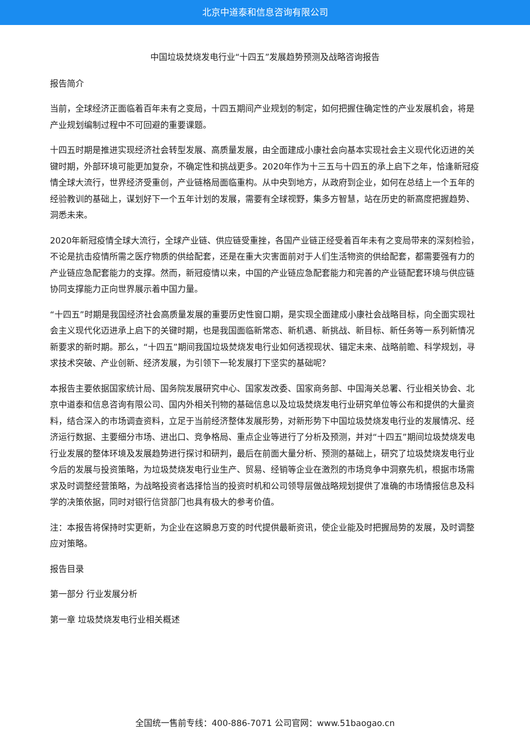北京中道泰和信息咨询有限公司
中国垃圾焚烧发电行业“十四五”发展趋势预测及战略咨询报告
报告简介
当前，全球经济正面临着百年未有之变局，十四五期间产业规划的制定，如何把握住确定性的产业发展机会，将是产业规划编制过程中不可回避的重要课题。
十四五时期是推进实现经济社会转型发展、高质量发展，由全面建成小康社会向基本实现社会主义现代化迈进的关键时期，外部环境可能更加复杂，不确定性和挑战更多。2020年作为十三五与十四五的承上启下之年，恰逢新冠疫情全球大流行，世界经济受重创，产业链格局面临重构。从中央到地方，从政府到企业，如何在总结上一个五年的经验教训的基础上，谋划好下一个五年计划的发展，需要有全球视野，集多方智慧，站在历史的新高度把握趋势、洞悉未来。
2020年新冠疫情全球大流行，全球产业链、供应链受重挫，各国产业链正经受着百年未有之变局带来的深刻检验，不论是抗击疫情所需之医疗物质的供给配套，还是在重大灾害面前对于人们生活物资的供给配套，都需要强有力的产业链应急配套能力的支撑。然而，新冠疫情以来，中国的产业链应急配套能力和完善的产业链配套环境与供应链协同支撑能力正向世界展示着中国力量。
“十四五”时期是我国经济社会高质量发展的重要历史性窗口期，是实现全面建成小康社会战略目标，向全面实现社会主义现代化迈进承上启下的关键时期，也是我国面临新常态、新机遇、新挑战、新目标、新任务等一系列新情况新要求的新时期。那么，“十四五”期间我国垃圾焚烧发电行业如何透视现状、锚定未来、战略前瞻、科学规划，寻求技术突破、产业创新、经济发展，为引领下一轮发展打下坚实的基础呢？
本报告主要依据国家统计局、国务院发展研究中心、国家发改委、国家商务部、中国海关总署、行业相关协会、北京中道泰和信息咨询有限公司、国内外相关刊物的基础信息以及垃圾焚烧发电行业研究单位等公布和提供的大量资料，结合深入的市场调查资料，立足于当前经济整体发展形势，对新形势下中国垃圾焚烧发电行业的发展情况、经济运行数据、主要细分市场、进出口、竞争格局、重点企业等进行了分析及预测，并对“十四五”期间垃圾焚烧发电行业发展的整体环境及发展趋势进行探讨和研判，最后在前面大量分析、预测的基础上，研究了垃圾焚烧发电行业今后的发展与投资策略，为垃圾焚烧发电行业生产、贸易、经销等企业在激烈的市场竞争中洞察先机，根据市场需求及时调整经营策略，为战略投资者选择恰当的投资时机和公司领导层做战略规划提供了准确的市场情报信息及科学的决策依据，同时对银行信贷部门也具有极大的参考价值。
注：本报告将保持时实更新，为企业在这瞬息万变的时代提供最新资讯，使企业能及时把握局势的发展，及时调整应对策略。
报告目录
第一部分 行业发展分析
第一章 垃圾焚烧发电行业相关概述
全国统一售前专线：400-886-7071 公司官网：www.51baogao.cn